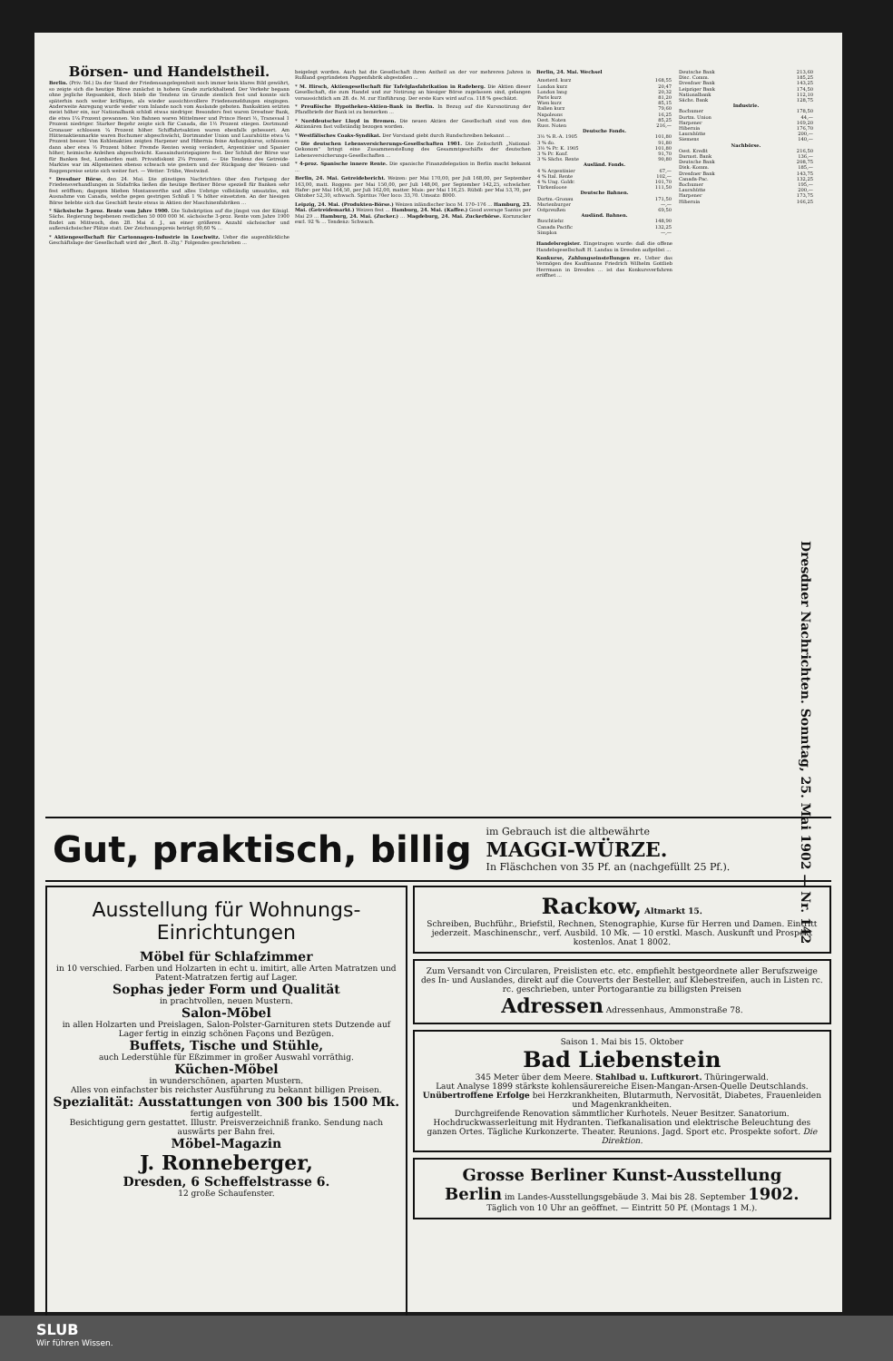Börsen- und Handelstheil.
Berlin. (Priv.-Tel.) Da der Stand der Friedensangelegenheit noch immer kein klares Bild gewährt, so zeigte sich die heutige Börse zunächst in hohem Grade zurückhaltend. Der Verkehr begann ohne jegliche Regsamkeit, doch blieb die Tendenz im Grunde ziemlich fest und konnte sich späterhin noch weiter kräftigen, als wieder aussichtsvollere Friedensmeldungen eingingen. Anderweite Anregung wurde weder vom Inlande noch vom Auslande geboten. Bankaktien setzten meist höher ein, nur Nationalbank schloß etwas niedriger. Besonders fest waren Dresdner Bank, die etwa 1¼ Prozent gewannen. Von Bahnen waren Mittelmeer und Prince Henri ½, Transvaal 1 Prozent niedriger. Starker Begehr zeigte sich für Canada, die 1½ Prozent stiegen. Dortmund-Gronauer schlossen ¼ Prozent höher. Schiffahrtsaktien waren ebenfalls gebessert. Am Hüttenaktienmarkte waren Bochumer abgeschwächt, Dortmunder Union und Laurahütte etwa ¼ Prozent besser. Von Kohlenaktien zeigten Harpener und Hibernia feine Anfangskurse, schlossen dann aber etwa ½ Prozent höher. Fremde Renten wenig verändert, Argentinier und Spanier höher; heimische Anleihen abgeschwächt. Kassaindustriepapiere fest. Der Schluß der Börse war für Banken fest, Lombarden matt. Privatdiskont 2¼ Prozent. — Die Tendenz des Getreide-Marktes war im Allgemeinen ebenso schwach wie gestern und der Rückgang der Weizen- und Roggenpreise setzte sich weiter fort. — Wetter: Trübe, Westwind.
* Dresdner Börse, den 24. Mai. Die günstigen Nachrichten über den Fortgang der Friedensverhandlungen in Südafrika ließen die heutige Berliner Börse speziell für Banken sehr fest eröffnen; dagegen blieben Montanwerthe und alles Uebrige vollständig umsatzlos, mit Ausnahme von Canada, welche gegen gestrigen Schluß 1 % höher einsetzten. An der hiesigen Börse belebte sich das Geschäft heute etwas in Aktien der Maschinenfabriken ...
* Sächsische 3-proz. Rente vom Jahre 1900. Die Subskription auf die jüngst von der Königl. Sächs. Regierung begebenen restlichen 50 000 000 M. sächsische 3-proz. Rente vom Jahre 1900 findet am Mittwoch, den 28. Mai d. J., an einer größeren Anzahl sächsischer und außersächsischer Plätze statt. Der Zeichnungspreis beträgt 90,60 % ...
* Aktiengesellschaft für Cartonnagen-Industrie in Loschwitz. Ueber die augenblickliche Geschäftslage der Gesellschaft wird der „Berl. B.-Ztg." Folgendes geschrieben ...
beigelegt worden. Auch hat die Gesellschaft ihren Antheil an der vor mehreren Jahren in Rußland gegründeten Pappenfabrik abgestoßen ...
* M. Hirsch, Aktiengesellschaft für Tafelglasfabrikation in Radeberg. Die Aktien dieser Gesellschaft, die zum Handel und zur Notirung an hiesiger Börse zugelassen sind, gelangen voraussichtlich am 28. ds. M. zur Einführung. Der erste Kurs wird auf ca. 118 % geschätzt.
* Preußische Hypotheken-Aktien-Bank in Berlin. In Bezug auf die Kursnotirung der Pfandbriefe der Bank ist zu bemerken ...
* Norddeutscher Lloyd in Bremen. Die neuen Aktien der Gesellschaft sind von den Aktionären fast vollständig bezogen worden.
* Westfälisches Coaks-Syndikat. Der Vorstand giebt durch Rundschreiben bekannt ...
* Die deutschen Lebensversicherungs-Gesellschaften 1901. Die Zeitschrift „National-Oekonom" bringt eine Zusammenstellung des Gesammtgeschäfts der deutschen Lebensversicherungs-Gesellschaften ...
* 4-proz. Spanische innere Rente. Die spanische Finanzdelegation in Berlin macht bekannt ...
Berlin, 24. Mai. Getreidebericht. Weizen: per Mai 170,00, per Juli 168,00, per September 163,00, matt. Roggen: per Mai 150,00, per Juli 148,00, per September 142,25, schwächer. Hafer: per Mai 164,50, per Juli 162,00, matter. Mais: per Mai 116,25. Rüböl: per Mai 53,70, per Oktober 52,30, schwach. Spiritus 70er loco: 33,70. Umsatz: 8000.
Leipzig, 24. Mai. (Produkten-Börse.) Weizen inländischer loco M. 170–176 ... Hamburg, 23. Mai. (Getreidemarkt.) Weizen fest ... Hamburg, 24. Mai. (Kaffee.) Good average Santos per Mai 29 ... Hamburg, 24. Mai. (Zucker.) ... Magdeburg, 24. Mai. Zuckerbörse. Kornzucker excl. 92 % ... Tendenz: Schwach.
Berlin, 24. Mai. Wechsel
| Amsterd. kurz | 168,55 |
| London kurz | 20,47 |
| London lang | 20,32 |
| Paris kurz | 81,20 |
| Wien kurz | 85,15 |
| Italien kurz | 79,60 |
| Napoleons | 16,25 |
| Oest. Noten | 85,25 |
| Russ. Noten | 216,— |
| Deutsche Fonds. | |
| 3½ % R.-A. 1905 | 101,80 |
| 3 % do. | 91,80 |
| 3½ % Pr. K. 1905 | 101,80 |
| 3 % Pr. Konf. | 91,70 |
| 3 % Sächs. Rente | 90,80 |
| Ausländ. Fonds. | |
| 4 % Argentinier | 67,— |
| 4 % Ital. Rente | 102,— |
| 4 % Ung. Goldr. | 101,70 |
| Türkenloose | 111,50 |
| Deutsche Bahnen. | |
| Dortm.-Gronau | 171,50 |
| Marienburger | —,— |
| Ostpreußen | 69,50 |
| Ausländ. Bahnen. | |
| Buschtiehr. | 148,90 |
| Canada Pacific | 132,25 |
| Simplon | —,— |
Handelsregister. Eingetragen wurde: daß die offene Handelsgesellschaft H. Landau in Dresden aufgelöst ...
Konkurse, Zahlungseinstellungen rc. Ueber das Vermögen des Kaufmanns Friedrich Wilhelm Gottlieb Herrmann in Dresden ... ist das Konkursverfahren eröffnet ...
| Deutsche Bank | 213,60 |
| Disc. Comm. | 185,25 |
| Dresdner Bank | 143,25 |
| Leipziger Bank | 174,50 |
| Nationalbank | 112,10 |
| Sächs. Bank | 128,75 |
| Industrie. | |
| Bochumer | 178,50 |
| Dortm. Union | 44,— |
| Harpener | 169,20 |
| Hibernia | 176,70 |
| Laurahütte | 200,— |
| Siemens | 140,— |
| Nachbörse. | |
| Oest. Kredit | 216,50 |
| Darmst. Bank | 136,— |
| Deutsche Bank | 208,75 |
| Disk.-Komm. | 185,— |
| Dresdner Bank | 143,75 |
| Canada-Pac. | 132,25 |
| Bochumer | 195,— |
| Laurahütte | 200,— |
| Harpener | 173,75 |
| Hibernia | 166,25 |
Dresdner Nachrichten. Sonntag, 25. Mai 1902 — Nr. 142
Gut, praktisch, billig im Gebrauch ist die altbewährte
MAGGI-WÜRZE.
In Fläschchen von 35 Pf. an (nachgefüllt 25 Pf.).
Ausstellung für Wohnungs-Einrichtungen
Möbel für Schlafzimmer
in 10 verschied. Farben und Holzarten in echt u. imitirt, alle Arten Matratzen und Patent-Matratzen fertig auf Lager.
Sophas jeder Form und Qualität
in prachtvollen, neuen Mustern.
Salon-Möbel
in allen Holzarten und Preislagen, Salon-Polster-Garnituren stets Dutzende auf Lager fertig in einzig schönen Façons und Bezügen.
Buffets, Tische und Stühle,
auch Lederstühle für Eßzimmer in großer Auswahl vorräthig.
Küchen-Möbel
in wunderschönen, aparten Mustern.
Alles von einfachster bis reichster Ausführung zu bekannt billigen Preisen.
Spezialität: Ausstattungen von 300 bis 1500 Mk. fertig aufgestellt.
Besichtigung gern gestattet. Illustr. Preisverzeichniß franko. Sendung nach auswärts per Bahn frei.
Möbel-Magazin
J. Ronneberger,
Dresden, 6 Scheffelstrasse 6.
12 große Schaufenster.
Rackow, Altmarkt 15.
Schreiben, Buchführ., Briefstil, Rechnen, Stenographie, Kurse für Herren und Damen. Eintritt jederzeit. Maschinenschr., verf. Ausbild. 10 Mk. — 10 erstkl. Masch. Auskunft und Prospekt kostenlos. Anat 1 8002.
Zum Versandt von Circularen, Preislisten etc. etc. empfiehlt bestgeordnete aller Berufszweige des In- und Auslandes, direkt auf die Couverts der Besteller, auf Klebestreifen, auch in Listen rc. rc. geschrieben, unter Portogarantie zu billigsten Preisen
Adressen Adressenhaus, Ammonstraße 78.
Saison 1. Mai bis 15. Oktober
Bad Liebenstein
345 Meter über dem Meere. Stahlbad u. Luftkurort. Thüringerwald.
Laut Analyse 1899 stärkste kohlensäurereiche Eisen-Mangan-Arsen-Quelle Deutschlands.
Unübertroffene Erfolge bei Herzkrankheiten, Blutarmuth, Nervosität, Diabetes, Frauenleiden und Magenkrankheiten.
Durchgreifende Renovation sämmtlicher Kurhotels. Neuer Besitzer. Sanatorium. Hochdruckwasserleitung mit Hydranten. Tiefkanalisation und elektrische Beleuchtung des ganzen Ortes. Tägliche Kurkonzerte. Theater. Reunions. Jagd. Sport etc. Prospekte sofort. Die Direktion.
Grosse Berliner Kunst-Ausstellung
Berlin im Landes-Ausstellungsgebäude 3. Mai bis 28. September 1902.
Täglich von 10 Uhr an geöffnet. — Eintritt 50 Pf. (Montags 1 M.).
SLUB
Wir führen Wissen.